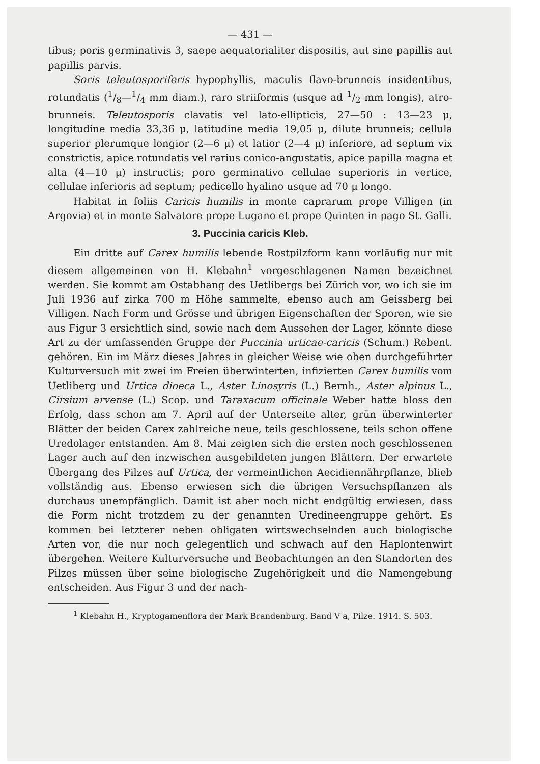— 431 —
tibus; poris germinativis 3, saepe aequatorialiter dispositis, aut sine papillis aut papillis parvis.
Soris teleutosporiferis hypophyllis, maculis flavo-brunneis insidentibus, rotundatis (1/8—1/4 mm diam.), raro striiformis (usque ad 1/2 mm longis), atro-brunneis. Teleutosporis clavatis vel lato-ellipticis, 27—50 : 13—23 μ, longitudine media 33,36 μ, latitudine media 19,05 μ, dilute brunneis; cellula superior plerumque longior (2—6 μ) et latior (2—4 μ) inferiore, ad septum vix constrictis, apice rotundatis vel rarius conico-angustatis, apice papilla magna et alta (4—10 μ) instructis; poro germinativo cellulae superioris in vertice, cellulae inferioris ad septum; pedicello hyalino usque ad 70 μ longo.
Habitat in foliis Caricis humilis in monte caprarum prope Villigen (in Argovia) et in monte Salvatore prope Lugano et prope Quinten in pago St. Galli.
3. Puccinia caricis Kleb.
Ein dritte auf Carex humilis lebende Rostpilzform kann vorläufig nur mit diesem allgemeinen von H. Klebahn<sup>1</sup> vorgeschlagenen Namen bezeichnet werden. Sie kommt am Ostabhang des Uetlibergs bei Zürich vor, wo ich sie im Juli 1936 auf zirka 700 m Höhe sammelte, ebenso auch am Geissberg bei Villigen. Nach Form und Grösse und übrigen Eigenschaften der Sporen, wie sie aus Figur 3 ersichtlich sind, sowie nach dem Aussehen der Lager, könnte diese Art zu der umfassenden Gruppe der Puccinia urticae-caricis (Schum.) Rebent. gehören. Ein im März dieses Jahres in gleicher Weise wie oben durchgeführter Kulturversuch mit zwei im Freien überwinterten, infizierten Carex humilis vom Uetliberg und Urtica dioeca L., Aster Linosyris (L.) Bernh., Aster alpinus L., Cirsium arvense (L.) Scop. und Taraxacum officinale Weber hatte bloss den Erfolg, dass schon am 7. April auf der Unterseite alter, grün überwinterter Blätter der beiden Carex zahlreiche neue, teils geschlossene, teils schon offene Uredolager entstanden. Am 8. Mai zeigten sich die ersten noch geschlossenen Lager auch auf den inzwischen ausgebildeten jungen Blättern. Der erwartete Übergang des Pilzes auf Urtica, der vermeintlichen Aecidiennährpflanze, blieb vollständig aus. Ebenso erwiesen sich die übrigen Versuchspflanzen als durchaus unempfänglich. Damit ist aber noch nicht endgültig erwiesen, dass die Form nicht trotzdem zu der genannten Uredineengruppe gehört. Es kommen bei letzterer neben obligaten wirtswechselnden auch biologische Arten vor, die nur noch gelegentlich und schwach auf den Haplontenwirt übergehen. Weitere Kulturversuche und Beobachtungen an den Standorten des Pilzes müssen über seine biologische Zugehörigkeit und die Namengebung entscheiden. Aus Figur 3 und der nach-
<sup>1</sup> Klebahn H., Kryptogamenflora der Mark Brandenburg. Band V a, Pilze. 1914. S. 503.